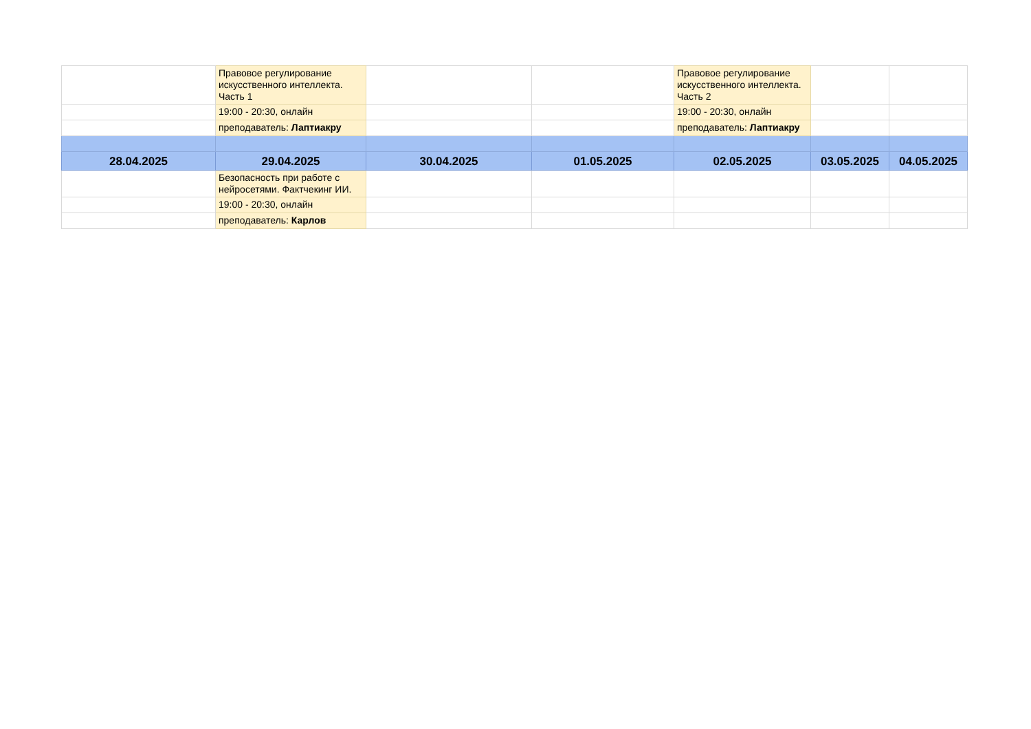| | Правовое регулирование искусственного интеллекта. Часть 1 | | | Правовое регулирование искусственного интеллекта. Часть 2 | | |
| | 19:00 - 20:30, онлайн | | | 19:00 - 20:30, онлайн | | |
| | преподаватель: Лаптиакру | | | преподаватель: Лаптиакру | | |
| 28.04.2025 | 29.04.2025 | 30.04.2025 | 01.05.2025 | 02.05.2025 | 03.05.2025 | 04.05.2025 |
| | Безопасность при работе с нейросетями. Фактчекинг ИИ. | | | | | |
| | 19:00 - 20:30, онлайн | | | | | |
| | преподаватель: Карлов | | | | | |